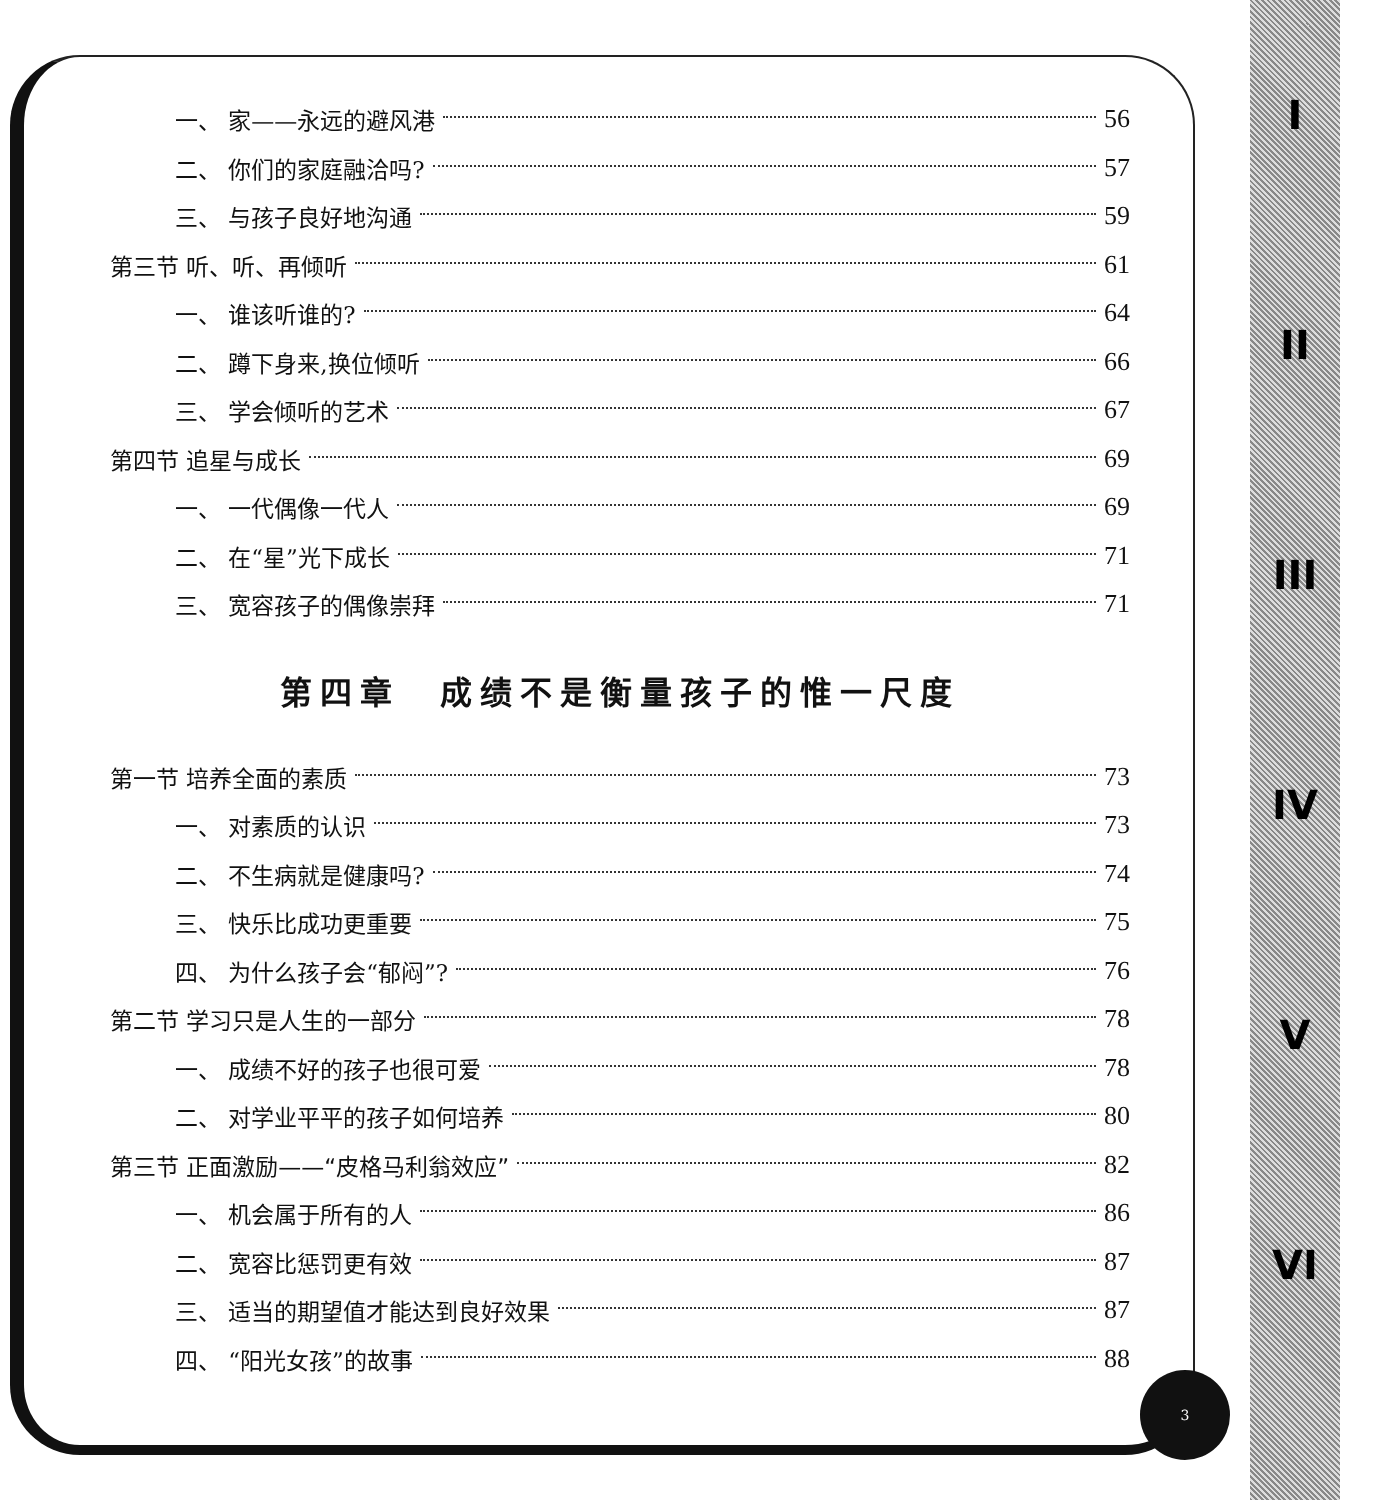I
II
III
IV
V
VI
3
一、 家——永远的避风港 56
二、 你们的家庭融洽吗? 57
三、 与孩子良好地沟通 59
第三节 听、听、再倾听 61
一、 谁该听谁的? 64
二、 蹲下身来,换位倾听 66
三、 学会倾听的艺术 67
第四节 追星与成长 69
一、 一代偶像一代人 69
二、 在“星”光下成长 71
三、 宽容孩子的偶像崇拜 71
第四章　成绩不是衡量孩子的惟一尺度
第一节 培养全面的素质 73
一、 对素质的认识 73
二、 不生病就是健康吗? 74
三、 快乐比成功更重要 75
四、 为什么孩子会“郁闷”? 76
第二节 学习只是人生的一部分 78
一、 成绩不好的孩子也很可爱 78
二、 对学业平平的孩子如何培养 80
第三节 正面激励——“皮格马利翁效应” 82
一、 机会属于所有的人 86
二、 宽容比惩罚更有效 87
三、 适当的期望值才能达到良好效果 87
四、 “阳光女孩”的故事 88